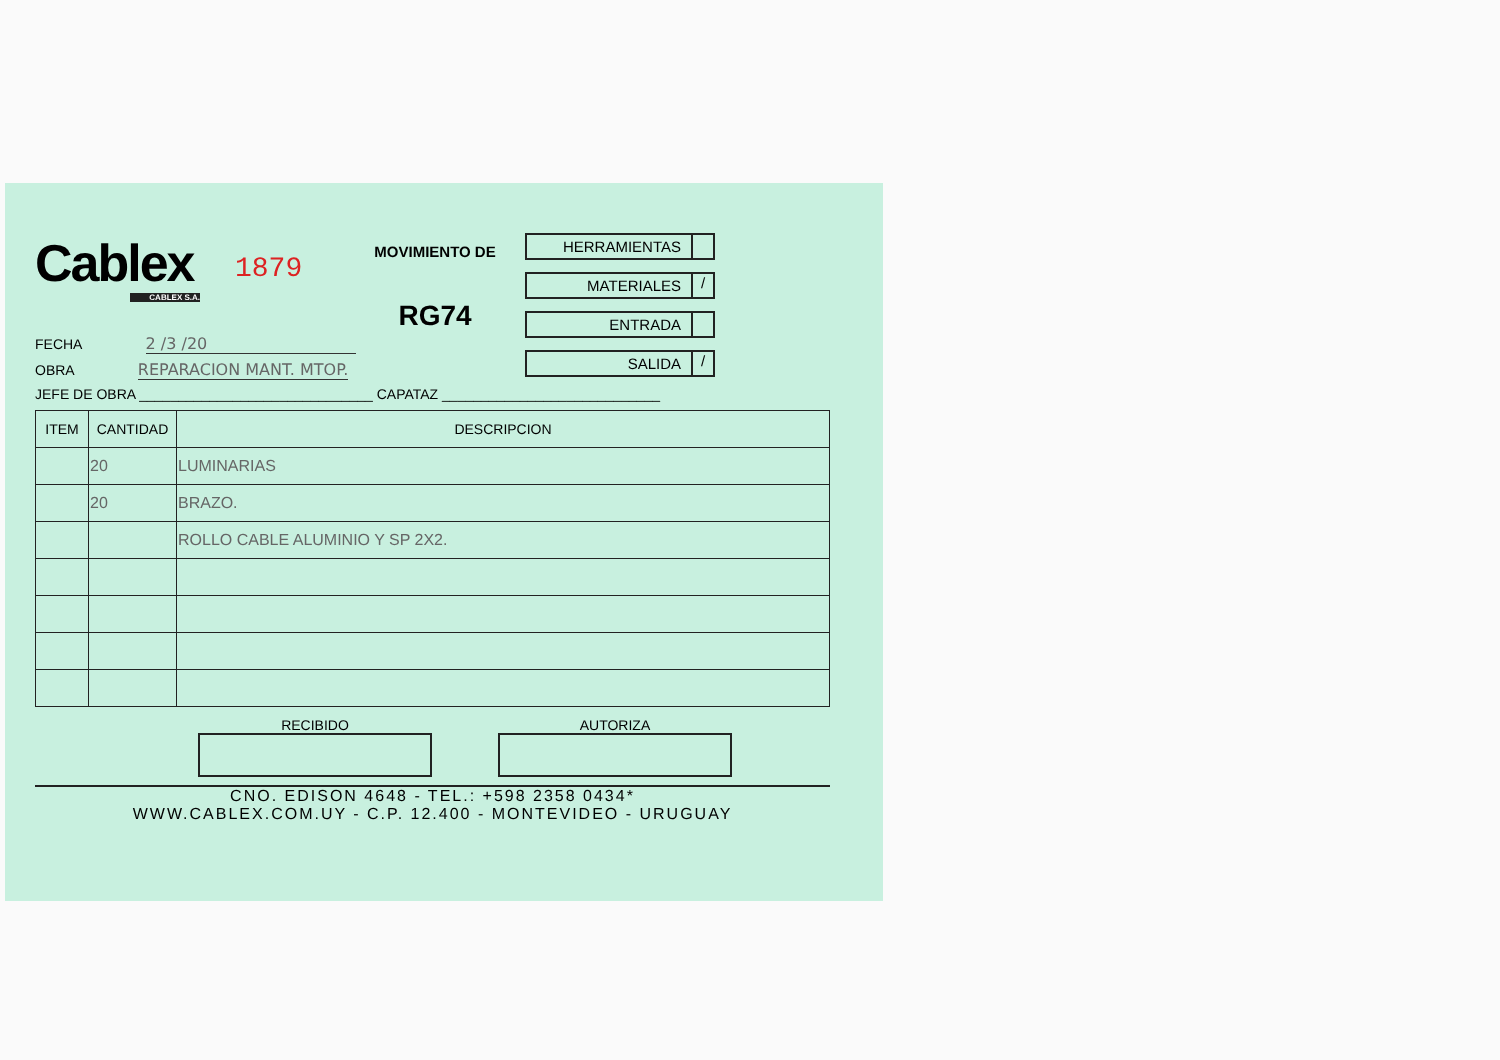Cablex
CABLEX S.A.
1879
MOVIMIENTO DE
RG74
HERRAMIENTAS
MATERIALES /
ENTRADA
SALIDA /
FECHA 2 /3 /20
OBRA REPARACION MANT. MTOP.
JEFE DE OBRA ______________________________ CAPATAZ ____________________________
| ITEM | CANTIDAD | DESCRIPCION |
| --- | --- | --- |
| | 20 | LUMINARIAS |
| | 20 | BRAZO. |
| | | ROLLO CABLE ALUMINIO Y SP 2X2. |
RECIBIDO AUTORIZA
CNO. EDISON 4648 - TEL.: +598 2358 0434*
WWW.CABLEX.COM.UY - C.P. 12.400 - MONTEVIDEO - URUGUAY